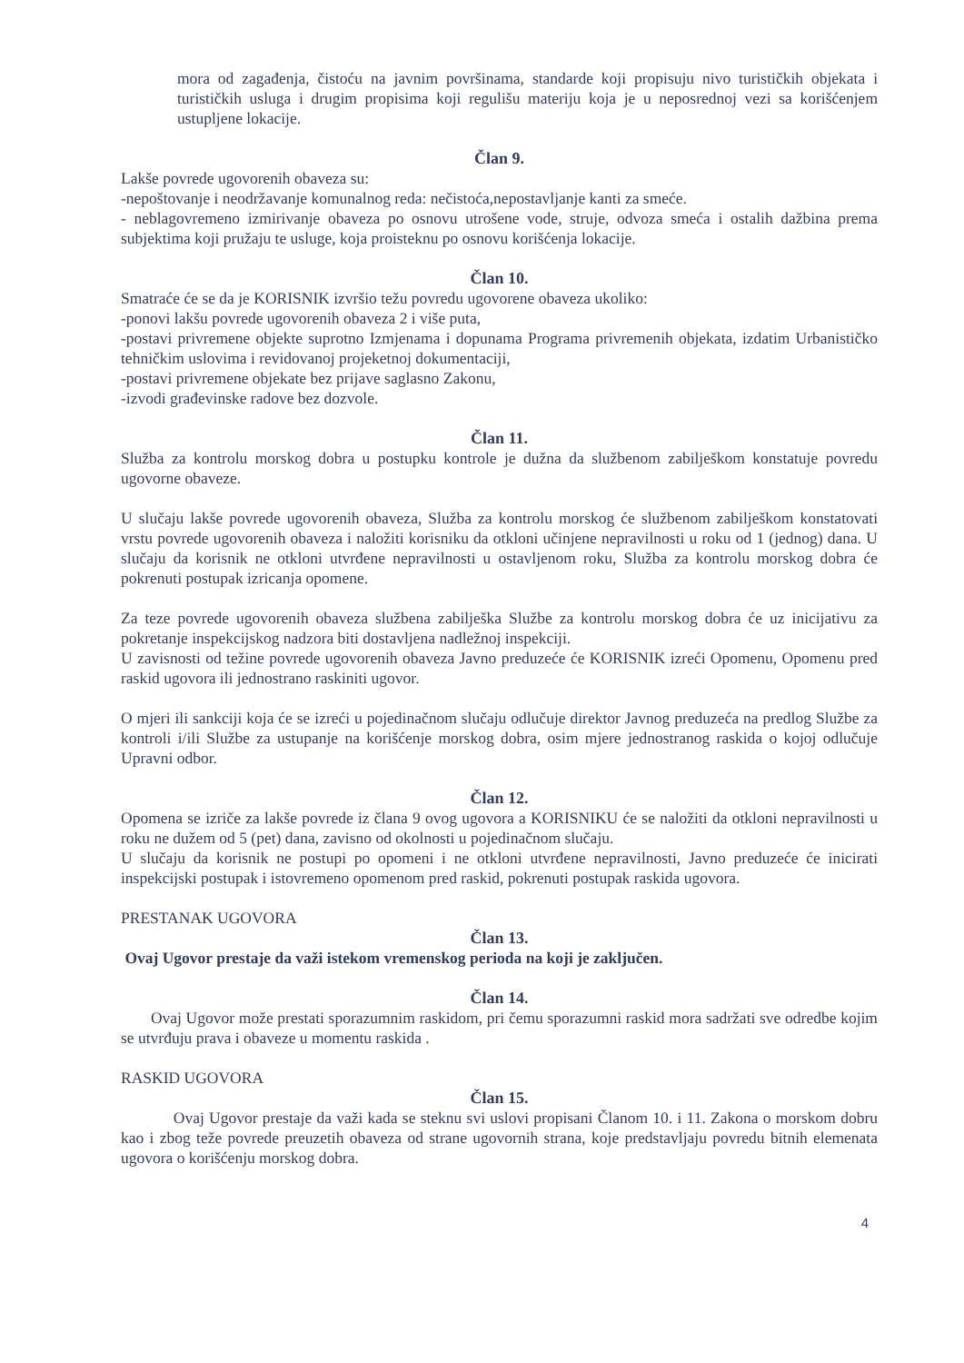mora od zagađenja, čistoću na javnim površinama, standarde koji propisuju nivo turističkih objekata i turističkih usluga i drugim propisima koji regulišu materiju koja je u neposrednoj vezi sa korišćenjem ustupljene lokacije.
Član 9.
Lakše povrede ugovorenih obaveza su:
-nepoštovanje i neodržavanje komunalnog reda: nečistoća,nepostavljanje kanti za smeće.
- neblagovremeno izmirivanje obaveza po osnovu utrošene vode, struje, odvoza smeća i ostalih dažbina prema subjektima koji pružaju te usluge, koja proisteknu po osnovu korišćenja lokacije.
Član 10.
Smatraće će se da je KORISNIK izvršio težu povredu ugovorene obaveza ukoliko:
-ponovi lakšu povrede ugovorenih obaveza 2 i više puta,
-postavi privremene objekte suprotno Izmjenama i dopunama Programa privremenih objekata, izdatim Urbanističko tehničkim uslovima i revidovanoj projeketnoj dokumentaciji,
-postavi privremene objekate bez prijave saglasno Zakonu,
-izvodi građevinske radove bez dozvole.
Član 11.
Služba za kontrolu morskog dobra u postupku kontrole je dužna da službenom zabilješkom konstatuje povredu ugovorne obaveze.
U slučaju lakše povrede ugovorenih obaveza, Služba za kontrolu morskog će službenom zabilješkom konstatovati vrstu povrede ugovorenih obaveza i naložiti korisniku da otkloni učinjene nepravilnosti u roku od 1 (jednog) dana. U slučaju da korisnik ne otkloni utvrđene nepravilnosti u ostavljenom roku, Služba za kontrolu morskog dobra će pokrenuti postupak izricanja opomene.
Za teze povrede ugovorenih obaveza službena zabilješka Službe za kontrolu morskog dobra će uz inicijativu za pokretanje inspekcijskog nadzora biti dostavljena nadležnoj inspekciji.
U zavisnosti od težine povrede ugovorenih obaveza Javno preduzeće će KORISNIK izreći Opomenu, Opomenu pred raskid ugovora ili jednostrano raskiniti ugovor.
O mjeri ili sankciji koja će se izreći u pojedinačnom slučaju odlučuje direktor Javnog preduzeća na predlog Službe za kontroli i/ili Službe za ustupanje na korišćenje morskog dobra, osim mjere jednostranog raskida o kojoj odlučuje Upravni odbor.
Član 12.
Opomena se izriče za lakše povrede iz člana 9 ovog ugovora a KORISNIKU će se naložiti da otkloni nepravilnosti u roku ne dužem od 5 (pet) dana, zavisno od okolnosti u pojedinačnom slučaju.
U slučaju da korisnik ne postupi po opomeni i ne otkloni utvrđene nepravilnosti, Javno preduzeće će inicirati inspekcijski postupak i istovremeno opomenom pred raskid, pokrenuti postupak raskida ugovora.
PRESTANAK UGOVORA
Član 13.
Ovaj Ugovor prestaje da važi istekom vremenskog perioda na koji je zaključen.
Član 14.
Ovaj Ugovor može prestati sporazumnim raskidom, pri čemu sporazumni raskid mora sadržati sve odredbe kojim se utvrđuju prava i obaveze u momentu raskida .
RASKID UGOVORA
Član 15.
Ovaj Ugovor prestaje da važi kada se steknu svi uslovi propisani Članom 10. i 11. Zakona o morskom dobru kao i zbog teže povrede preuzetih obaveza od strane ugovornih strana, koje predstavljaju povredu bitnih elemenata ugovora o korišćenju morskog dobra.
4